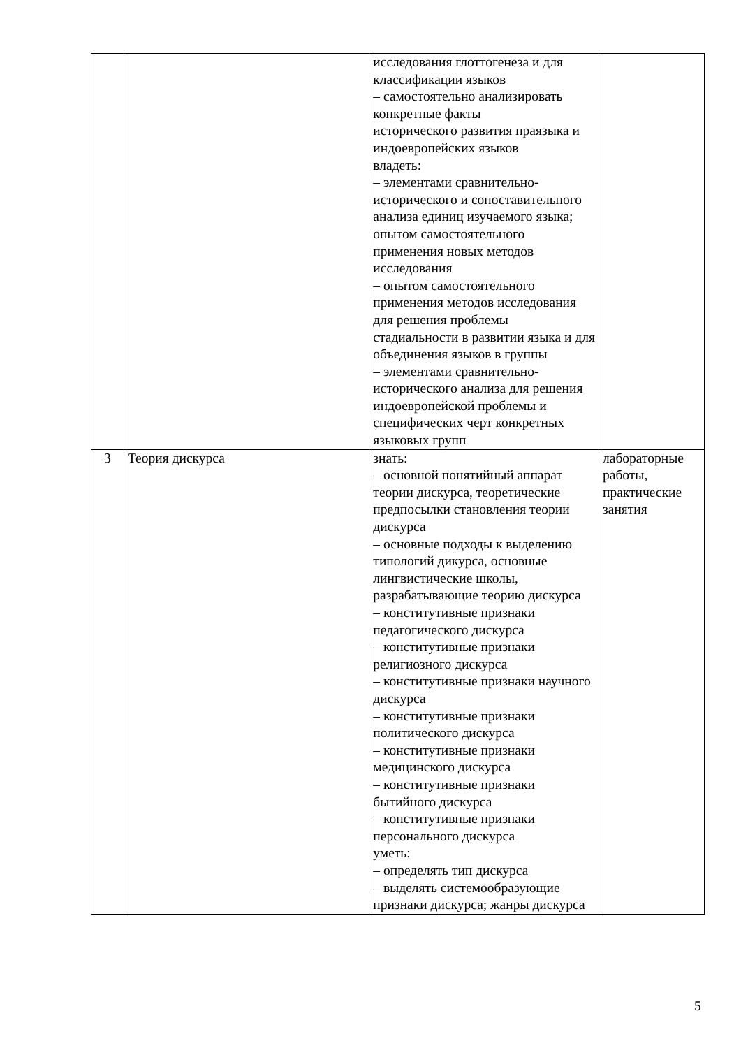| | | исследования глоттогенеза и для классификации языков – самостоятельно анализировать конкретные факты исторического развития праязыка и индоевропейских языков владеть: – элементами сравнительно-исторического и сопоставительного анализа единиц изучаемого языка; опытом самостоятельного применения новых методов исследования – опытом самостоятельного применения методов исследования для решения проблемы стадиальности в развитии языка и для объединения языков в группы – элементами сравнительно-исторического анализа для решения индоевропейской проблемы и специфических черт конкретных языковых групп | |
| 3 | Теория дискурса | знать: – основной понятийный аппарат теории дискурса, теоретические предпосылки становления теории дискурса – основные подходы к выделению типологий дикурса, основные лингвистические школы, разрабатывающие теорию дискурса – конститутивные признаки педагогического дискурса – конститутивные признаки религиозного дискурса – конститутивные признаки научного дискурса – конститутивные признаки политического дискурса – конститутивные признаки медицинского дискурса – конститутивные признаки бытийного дискурса – конститутивные признаки персонального дискурса уметь: – определять тип дискурса – выделять системообразующие признаки дискурса; жанры дискурса | лабораторные работы, практические занятия |
5